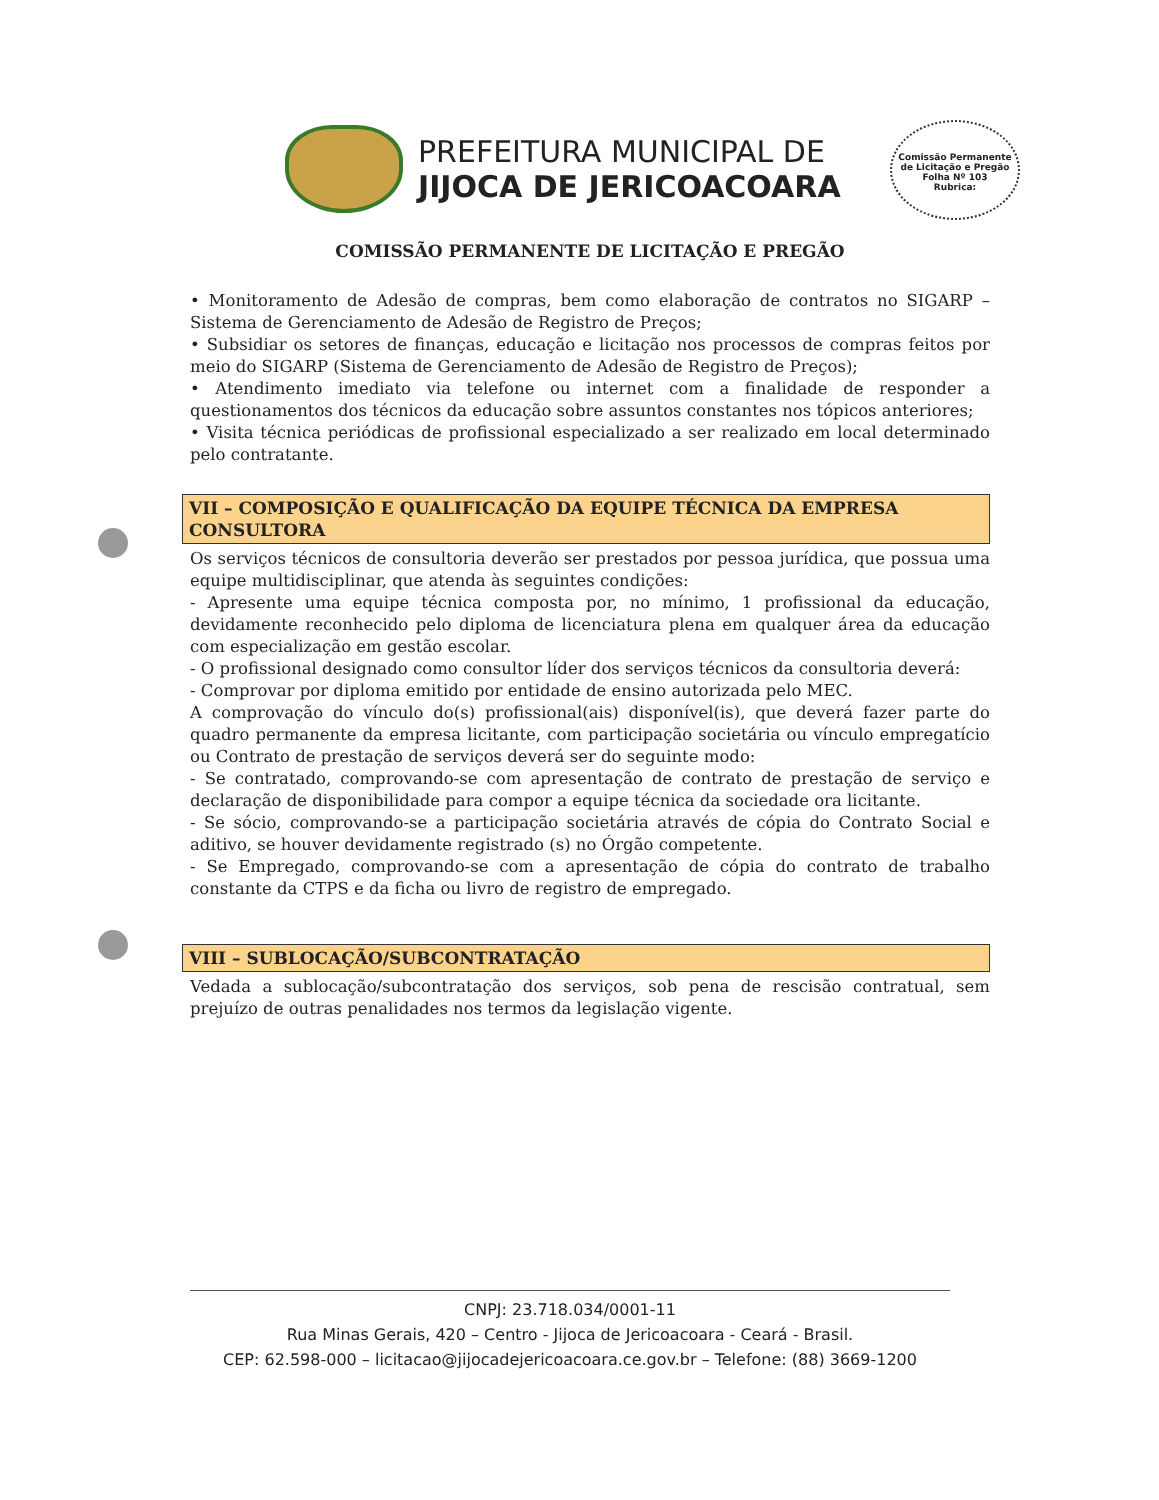PREFEITURA MUNICIPAL DE
JIJOCA DE JERICOACOARA
Comissão Permanente de Licitação e Pregão
Folha Nº 103
Rubrica:
COMISSÃO PERMANENTE DE LICITAÇÃO E PREGÃO
• Monitoramento de Adesão de compras, bem como elaboração de contratos no SIGARP – Sistema de Gerenciamento de Adesão de Registro de Preços;
• Subsidiar os setores de finanças, educação e licitação nos processos de compras feitos por meio do SIGARP (Sistema de Gerenciamento de Adesão de Registro de Preços);
• Atendimento imediato via telefone ou internet com a finalidade de responder a questionamentos dos técnicos da educação sobre assuntos constantes nos tópicos anteriores;
• Visita técnica periódicas de profissional especializado a ser realizado em local determinado pelo contratante.
VII – COMPOSIÇÃO E QUALIFICAÇÃO DA EQUIPE TÉCNICA DA EMPRESA CONSULTORA
Os serviços técnicos de consultoria deverão ser prestados por pessoa jurídica, que possua uma equipe multidisciplinar, que atenda às seguintes condições:
- Apresente uma equipe técnica composta por, no mínimo, 1 profissional da educação, devidamente reconhecido pelo diploma de licenciatura plena em qualquer área da educação com especialização em gestão escolar.
- O profissional designado como consultor líder dos serviços técnicos da consultoria deverá:
- Comprovar por diploma emitido por entidade de ensino autorizada pelo MEC.
A comprovação do vínculo do(s) profissional(ais) disponível(is), que deverá fazer parte do quadro permanente da empresa licitante, com participação societária ou vínculo empregatício ou Contrato de prestação de serviços deverá ser do seguinte modo:
- Se contratado, comprovando-se com apresentação de contrato de prestação de serviço e declaração de disponibilidade para compor a equipe técnica da sociedade ora licitante.
- Se sócio, comprovando-se a participação societária através de cópia do Contrato Social e aditivo, se houver devidamente registrado (s) no Órgão competente.
- Se Empregado, comprovando-se com a apresentação de cópia do contrato de trabalho constante da CTPS e da ficha ou livro de registro de empregado.
VIII – SUBLOCAÇÃO/SUBCONTRATAÇÃO
Vedada a sublocação/subcontratação dos serviços, sob pena de rescisão contratual, sem prejuízo de outras penalidades nos termos da legislação vigente.
CNPJ: 23.718.034/0001-11
Rua Minas Gerais, 420 – Centro - Jijoca de Jericoacoara - Ceará - Brasil.
CEP: 62.598-000 – licitacao@jijocadejericoacoara.ce.gov.br – Telefone: (88) 3669-1200